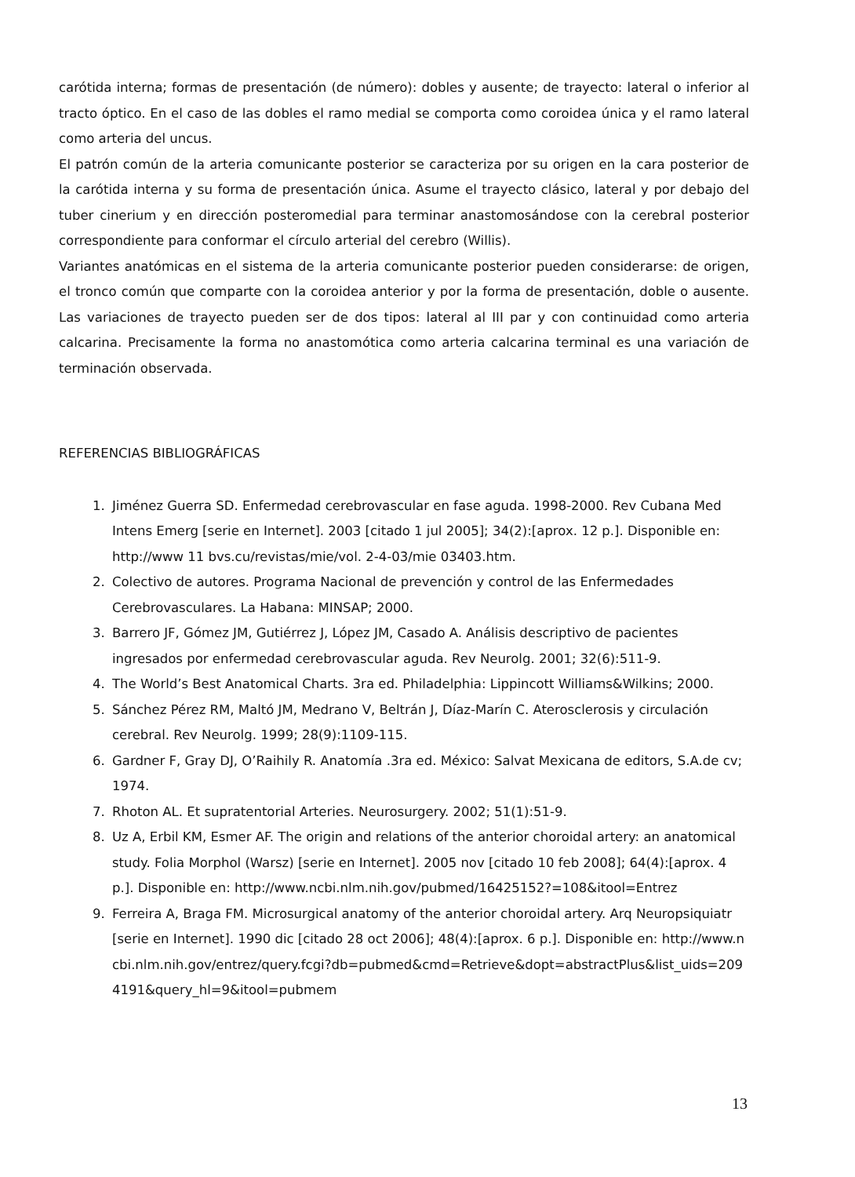carótida interna; formas de presentación (de número): dobles y ausente; de trayecto: lateral o inferior al tracto óptico. En el caso de las dobles el ramo medial se comporta como coroidea única y el ramo lateral como arteria del uncus.
El patrón común de la arteria comunicante posterior se caracteriza por su origen en la cara posterior de la carótida interna y su forma de presentación única. Asume el trayecto clásico, lateral y por debajo del tuber cinerium y en dirección posteromedial para terminar anastomosándose con la cerebral posterior correspondiente para conformar el círculo arterial del cerebro (Willis).
Variantes anatómicas en el sistema de la arteria comunicante posterior pueden considerarse: de origen, el tronco común que comparte con la coroidea anterior y por la forma de presentación, doble o ausente. Las variaciones de trayecto pueden ser de dos tipos: lateral al III par y con continuidad como arteria calcarina. Precisamente la forma no anastomótica como arteria calcarina terminal es una variación de terminación observada.
REFERENCIAS BIBLIOGRÁFICAS
1. Jiménez Guerra SD. Enfermedad cerebrovascular en fase aguda. 1998-2000. Rev Cubana Med Intens Emerg [serie en Internet]. 2003 [citado 1 jul 2005]; 34(2):[aprox. 12 p.]. Disponible en: http://www 11 bvs.cu/revistas/mie/vol. 2-4-03/mie 03403.htm.
2. Colectivo de autores. Programa Nacional de prevención y control de las Enfermedades Cerebrovasculares. La Habana: MINSAP; 2000.
3. Barrero JF, Gómez JM, Gutiérrez J, López JM, Casado A. Análisis descriptivo de pacientes ingresados por enfermedad cerebrovascular aguda. Rev Neurolg. 2001; 32(6):511-9.
4. The World’s Best Anatomical Charts. 3ra ed. Philadelphia: Lippincott Williams&Wilkins; 2000.
5. Sánchez Pérez RM, Maltó JM, Medrano V, Beltrán J, Díaz-Marín C. Aterosclerosis y circulación cerebral. Rev Neurolg. 1999; 28(9):1109-115.
6. Gardner F, Gray DJ, O’Raihily R. Anatomía .3ra ed. México: Salvat Mexicana de editors, S.A.de cv; 1974.
7. Rhoton AL. Et supratentorial Arteries. Neurosurgery. 2002; 51(1):51-9.
8. Uz A, Erbil KM, Esmer AF. The origin and relations of the anterior choroidal artery: an anatomical study. Folia Morphol (Warsz) [serie en Internet]. 2005 nov [citado 10 feb 2008]; 64(4):[aprox. 4 p.]. Disponible en: http://www.ncbi.nlm.nih.gov/pubmed/16425152?=108&itool=Entrez
9. Ferreira A, Braga FM. Microsurgical anatomy of the anterior choroidal artery. Arq Neuropsiquiatr [serie en Internet]. 1990 dic [citado 28 oct 2006]; 48(4):[aprox. 6 p.]. Disponible en: http://www.ncbi.nlm.nih.gov/entrez/query.fcgi?db=pubmed&cmd=Retrieve&dopt=abstractPlus&list_uids=2094191&query_hl=9&itool=pubmem
13